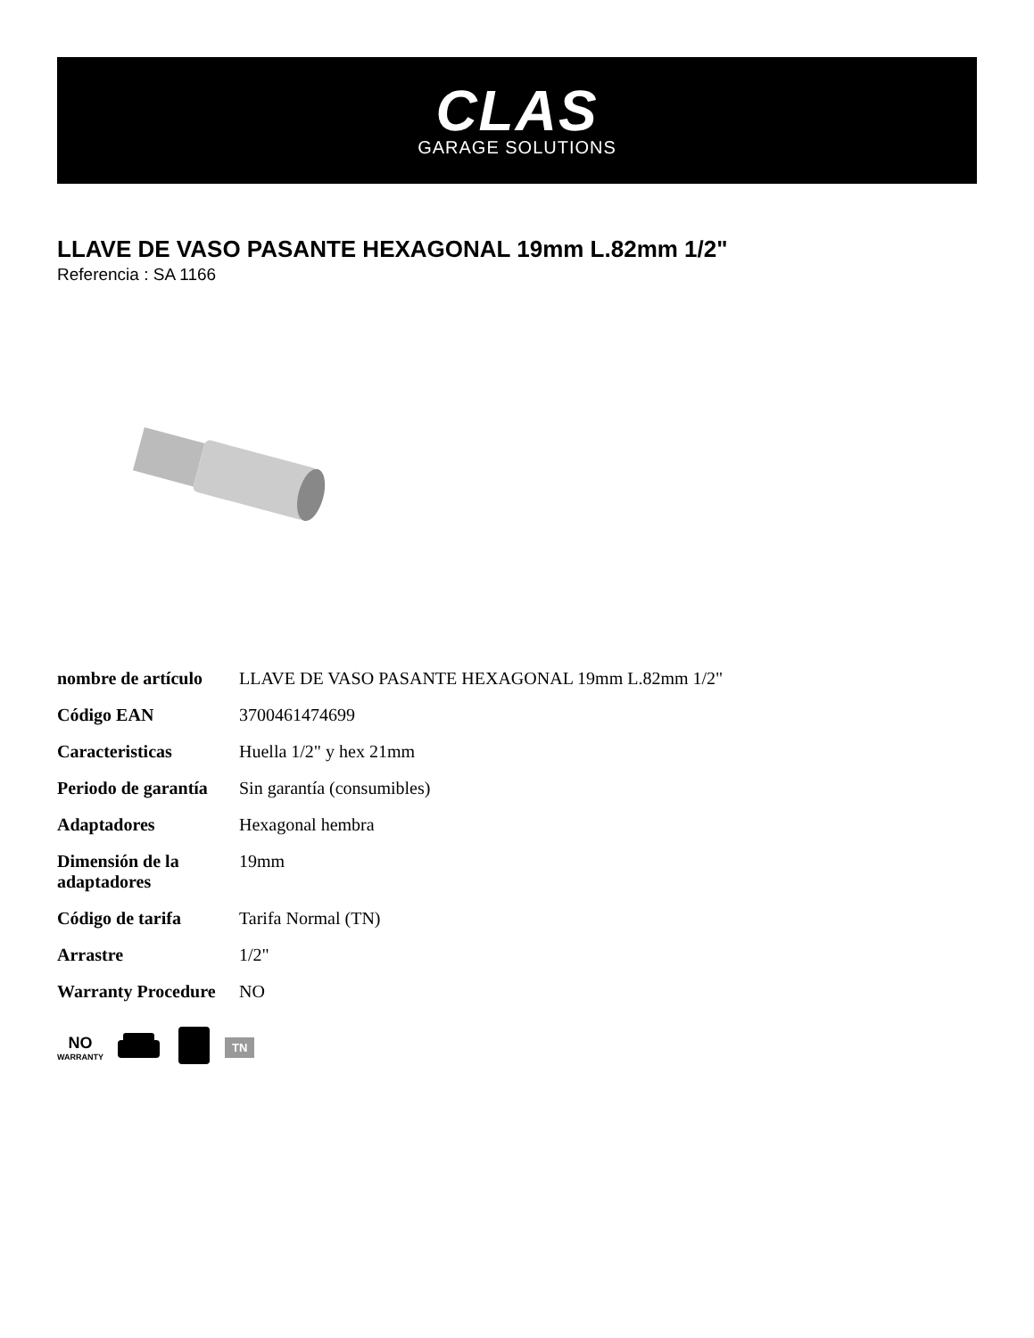CLAS
GARAGE SOLUTIONS
LLAVE DE VASO PASANTE HEXAGONAL 19mm L.82mm 1/2"
Referencia : SA 1166
| nombre de artículo | LLAVE DE VASO PASANTE HEXAGONAL 19mm L.82mm 1/2" |
| Código EAN | 3700461474699 |
| Caracteristicas | Huella 1/2" y hex 21mm |
| Periodo de garantía | Sin garantía (consumibles) |
| Adaptadores | Hexagonal hembra |
| Dimensión de la adaptadores | 19mm |
| Código de tarifa | Tarifa Normal (TN) |
| Arrastre | 1/2" |
| Warranty Procedure | NO |
NO
WARRANTY
TN